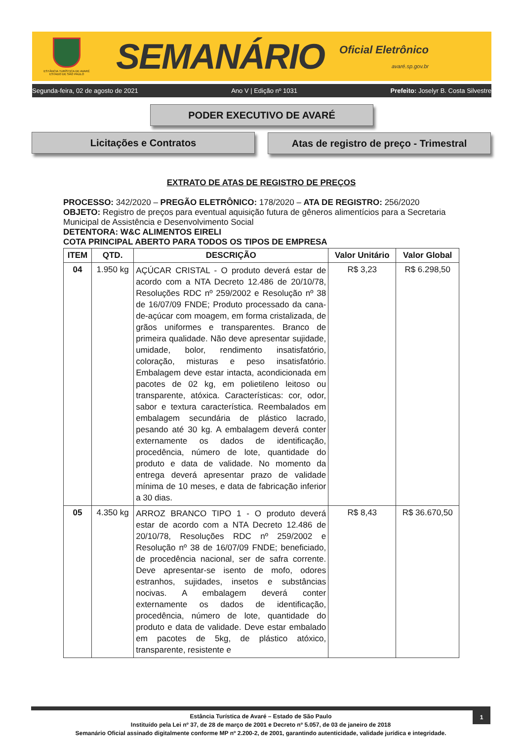ESTÂNCIA TURÍSTICA DE AVARÉ
ESTADO DE SÃO PAULO
SEMANÁRIO
Oficial Eletrônico
avaré.sp.gov.br
Segunda-feira, 02 de agosto de 2021 Ano V | Edição nº 1031 Prefeito: Joselyr B. Costa Silvestre
PODER EXECUTIVO DE AVARÉ
Licitações e Contratos
Atas de registro de preço - Trimestral
EXTRATO DE ATAS DE REGISTRO DE PREÇOS
PROCESSO: 342/2020 – PREGÃO ELETRÔNICO: 178/2020 – ATA DE REGISTRO: 256/2020
OBJETO: Registro de preços para eventual aquisição futura de gêneros alimentícios para a Secretaria Municipal de Assistência e Desenvolvimento Social
DETENTORA: W&C ALIMENTOS EIRELI
COTA PRINCIPAL ABERTO PARA TODOS OS TIPOS DE EMPRESA
| ITEM | QTD. | DESCRIÇÃO | Valor Unitário | Valor Global |
| --- | --- | --- | --- | --- |
| 04 | 1.950 kg | AÇÚCAR CRISTAL - O produto deverá estar de acordo com a NTA Decreto 12.486 de 20/10/78, Resoluções RDC nº 259/2002 e Resolução nº 38 de 16/07/09 FNDE; Produto processado da cana-de-açúcar com moagem, em forma cristalizada, de grãos uniformes e transparentes. Branco de primeira qualidade. Não deve apresentar sujidade, umidade, bolor, rendimento insatisfatório, coloração, misturas e peso insatisfatório. Embalagem deve estar intacta, acondicionada em pacotes de 02 kg, em polietileno leitoso ou transparente, atóxica. Características: cor, odor, sabor e textura característica. Reembalados em embalagem secundária de plástico lacrado, pesando até 30 kg. A embalagem deverá conter externamente os dados de identificação, procedência, número de lote, quantidade do produto e data de validade. No momento da entrega deverá apresentar prazo de validade mínima de 10 meses, e data de fabricação inferior a 30 dias. | R$ 3,23 | R$ 6.298,50 |
| 05 | 4.350 kg | ARROZ BRANCO TIPO 1 - O produto deverá estar de acordo com a NTA Decreto 12.486 de 20/10/78, Resoluções RDC nº 259/2002 e Resolução nº 38 de 16/07/09 FNDE; beneficiado, de procedência nacional, ser de safra corrente. Deve apresentar-se isento de mofo, odores estranhos, sujidades, insetos e substâncias nocivas. A embalagem deverá conter externamente os dados de identificação, procedência, número de lote, quantidade do produto e data de validade. Deve estar embalado em pacotes de 5kg, de plástico atóxico, transparente, resistente e | R$ 8,43 | R$ 36.670,50 |
1
Estância Turística de Avaré – Estado de São Paulo
Instituído pela Lei nº 37, de 28 de março de 2001 e Decreto nº 5.057, de 03 de janeiro de 2018
Semanário Oficial assinado digitalmente conforme MP nº 2.200-2, de 2001, garantindo autenticidade, validade jurídica e integridade.